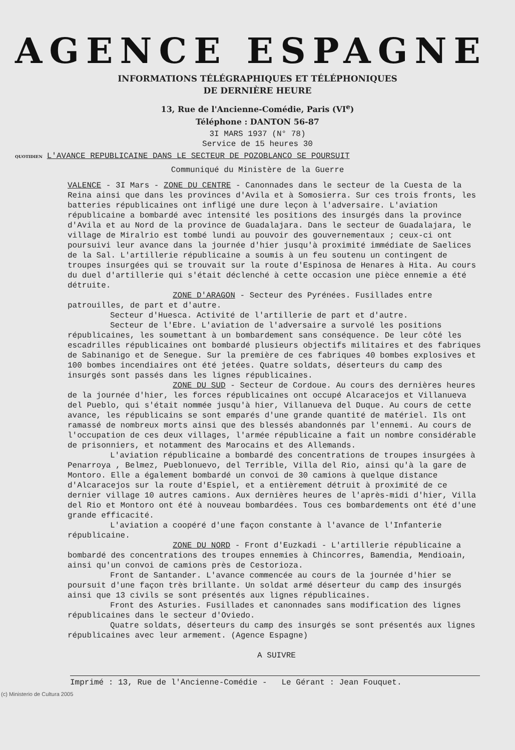AGENCE ESPAGNE
INFORMATIONS TÉLÉGRAPHIQUES ET TÉLÉPHONIQUES
DE DERNIÈRE HEURE
13, Rue de l'Ancienne-Comédie, Paris (VI<sup>e</sup>)
Téléphone : DANTON 56-87
3I MARS 1937 (N° 78)
Service de 15 heures 30
QUOTIDIEN L'AVANCE REPUBLICAINE DANS LE SECTEUR DE POZOBLANCO SE POURSUIT
Communiqué du Ministère de la Guerre
VALENCE - 3I Mars - ZONE DU CENTRE - Canonnades dans le secteur de la Cuesta de la Reina ainsi que dans les provinces d'Avila et à Somosierra. Sur ces trois fronts, les batteries républicaines ont infligé une dure leçon à l'adversaire. L'aviation républicaine a bombardé avec intensité les positions des insurgés dans la province d'Avila et au Nord de la province de Guadalajara. Dans le secteur de Guadalajara, le village de Miralrio est tombé lundi au pouvoir des gouvernementaux ; ceux-ci ont poursuivi leur avance dans la journée d'hier jusqu'à proximité immédiate de Saelices de la Sal. L'artillerie républicaine a soumis à un feu soutenu un contingent de troupes insurgées qui se trouvait sur la route d'Espinosa de Henares à Hita. Au cours du duel d'artillerie qui s'était déclenché à cette occasion une pièce ennemie a été détruite.
ZONE D'ARAGON - Secteur des Pyrénées. Fusillades entre patrouilles, de part et d'autre.
Secteur d'Huesca. Activité de l'artillerie de part et d'autre.
Secteur de l'Ebre. L'aviation de l'adversaire a survolé les positions républicaines, les soumettant à un bombardement sans conséquence. De leur côté les escadrilles républicaines ont bombardé plusieurs objectifs militaires et des fabriques de Sabinanigo et de Senegue. Sur la première de ces fabriques 40 bombes explosives et 100 bombes incendiaires ont été jetées. Quatre soldats, déserteurs du camp des insurgés sont passés dans les lignes républicaines.
ZONE DU SUD - Secteur de Cordoue. Au cours des dernières heures de la journée d'hier, les forces républicaines ont occupé Alcaracejos et Villanueva del Pueblo, qui s'était nommée jusqu'à hier, Villanueva del Duque. Au cours de cette avance, les républicains se sont emparés d'une grande quantité de matériel. Ils ont ramassé de nombreux morts ainsi que des blessés abandonnés par l'ennemi. Au cours de l'occupation de ces deux villages, l'armée républicaine a fait un nombre considérable de prisonniers, et notamment des Marocains et des Allemands.
L'aviation républicaine a bombardé des concentrations de troupes insurgées à Penarroya , Belmez, Pueblonuevo, del Terrible, Villa del Rio, ainsi qu'à la gare de Montoro. Elle a également bombardé un convoi de 30 camions à quelque distance d'Alcaracejos sur la route d'Espiel, et a entièrement détruit à proximité de ce dernier village 10 autres camions. Aux dernières heures de l'après-midi d'hier, Villa del Rio et Montoro ont été à nouveau bombardées. Tous ces bombardements ont été d'une grande efficacité.
L'aviation a coopéré d'une façon constante à l'avance de l'Infanterie républicaine.
ZONE DU NORD - Front d'Euzkadi - L'artillerie républicaine a bombardé des concentrations des troupes ennemies à Chincorres, Bamendia, Mendioain, ainsi qu'un convoi de camions près de Cestorioza.
Front de Santander. L'avance commencée au cours de la journée d'hier se poursuit d'une façon très brillante. Un soldat armé déserteur du camp des insurgés ainsi que 13 civils se sont présentés aux lignes républicaines.
Front des Asturies. Fusillades et canonnades sans modification des lignes républicaines dans le secteur d'Oviedo.
Quatre soldats, déserteurs du camp des insurgés se sont présentés aux lignes républicaines avec leur armement. (Agence Espagne)
A SUIVRE
Imprimé : 13, Rue de l'Ancienne-Comédie - Le Gérant : Jean Fouquet.
(c) Ministerio de Cultura 2005